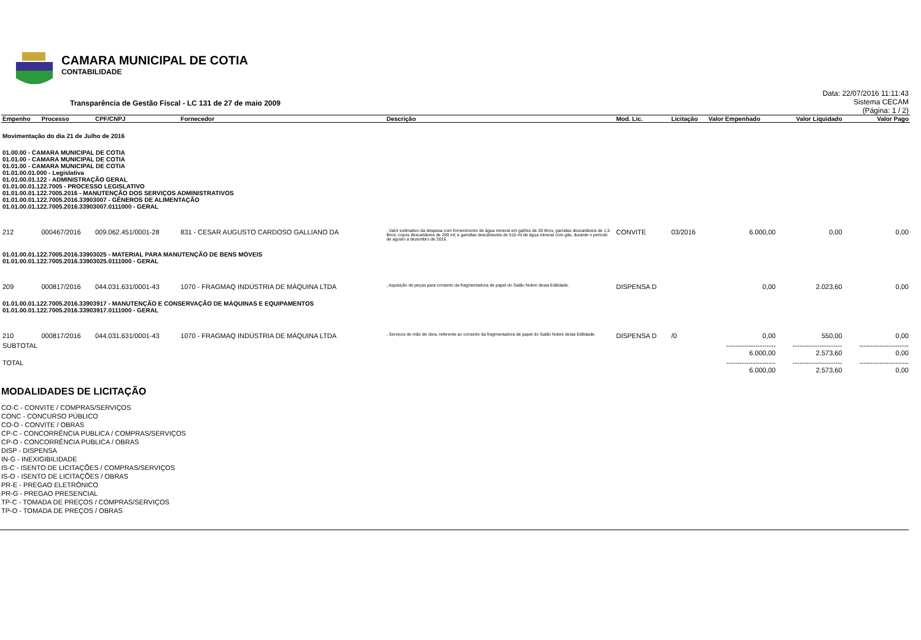CAMARA MUNICIPAL DE COTIA
CONTABILIDADE
Transparência de Gestão Fiscal - LC 131 de 27 de maio 2009
Data: 22/07/2016 11:11:43
Sistema CECAM
(Página: 1 / 2)
| Empenho | Processo | CPF/CNPJ | Fornecedor | Descrição | Mod. Lic. | Licitação | Valor Empenhado | Valor Liquidado | Valor Pago |
| --- | --- | --- | --- | --- | --- | --- | --- | --- | --- |
| Movimentação do dia 21 de Julho de 2016 | | | | | | | | | |
| 01.00.00 - CAMARA MUNICIPAL DE COTIA 01.01.00 - CAMARA MUNICIPAL DE COTIA 01.01.00 - CAMARA MUNICIPAL DE COTIA 01.01.00.01.000 - Legislativa 01.01.00.01.122 - ADMINISTRAÇÃO GERAL 01.01.00.01.122.7005 - PROCESSO LEGISLATIVO 01.01.00.01.122.7005.2016 - MANUTENÇÃO DOS SERVIÇOS ADMINISTRATIVOS 01.01.00.01.122.7005.2016.33903007 - GÊNEROS DE ALIMENTAÇÃO 01.01.00.01.122.7005.2016.33903007.0111000 - GERAL | | | | | | | | | |
| 212 | 000467/2016 | 009.062.451/0001-28 | 831 - CESAR AUGUSTO CARDOSO GALLIANO DA | , Valor estimativo da despesa com fornecimento de água mineral em galões de 20 litros; garrafas descartáveis de 1,5 litros; copos descartáveis de 200 ml; e garrafas descártaveis de 510 ml de água mineral com gás, durante o período de agosto a dezembro de 2016. | CONVITE | 03/2016 | 6.000,00 | 0,00 | 0,00 |
| 01.01.00.01.122.7005.2016.33903025 - MATERIAL PARA MANUTENÇÃO DE BENS MÓVEIS 01.01.00.01.122.7005.2016.33903025.0111000 - GERAL | | | | | | | | | |
| 209 | 000817/2016 | 044.031.631/0001-43 | 1070 - FRAGMAQ INDÚSTRIA DE MÁQUINA LTDA | , Aquisição de peças para conserto da fragmentadora de papel do Salão Nobre desta Edilidade. | DISPENSA D | | 0,00 | 2.023,60 | 0,00 |
| 01.01.00.01.122.7005.2016.33903917 - MANUTENÇÃO E CONSERVAÇÃO DE MÁQUINAS E EQUIPAMENTOS 01.01.00.01.122.7005.2016.33903917.0111000 - GERAL | | | | | | | | | |
| 210 | 000817/2016 | 044.031.631/0001-43 | 1070 - FRAGMAQ INDÚSTRIA DE MÁQUINA LTDA | , Serviços de mão de obra, referente ao conserto da fragmentadora de papel do Salão Nobre desta Edilidade. | DISPENSA D | /0 | 0,00 | 550,00 | 0,00 |
| SUBTOTAL | | | | | | | ---------------------- 6.000,00 | ---------------------- 2.573,60 | ---------------------- 0,00 |
| TOTAL | | | | | | | ---------------------- 6.000,00 | ---------------------- 2.573,60 | ---------------------- 0,00 |
MODALIDADES DE LICITAÇÃO
CO-C - CONVITE / COMPRAS/SERVIÇOS
CONC - CONCURSO PÚBLICO
CO-O - CONVITE / OBRAS
CP-C - CONCORRÊNCIA PUBLICA / COMPRAS/SERVIÇOS
CP-O - CONCORRÊNCIA PUBLICA / OBRAS
DISP - DISPENSA
IN-G - INEXIGIBILIDADE
IS-C - ISENTO DE LICITAÇÕES / COMPRAS/SERVIÇOS
IS-O - ISENTO DE LICITAÇÕES / OBRAS
PR-E - PREGAO ELETRÔNICO
PR-G - PREGAO PRESENCIAL
TP-C - TOMADA DE PREÇOS / COMPRAS/SERVIÇOS
TP-O - TOMADA DE PREÇOS / OBRAS